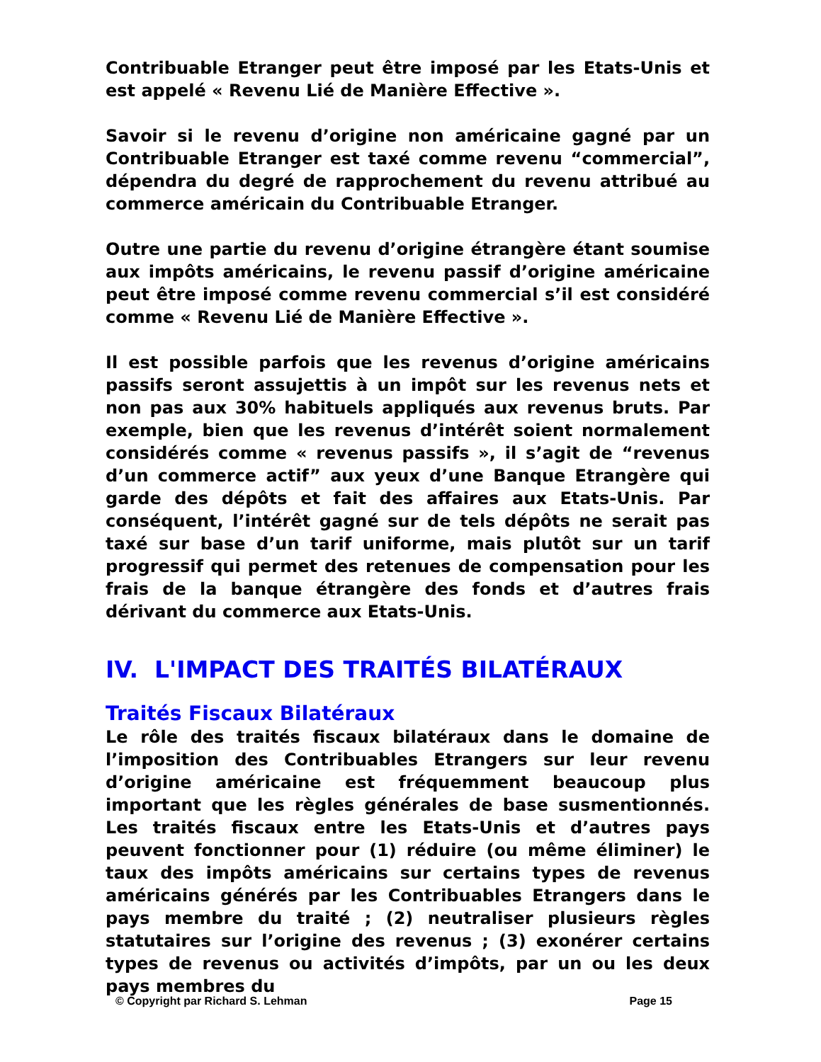Contribuable Etranger peut être imposé par les Etats-Unis et est appelé « Revenu Lié de Manière Effective ».
Savoir si le revenu d’origine non américaine gagné par un Contribuable Etranger est taxé comme revenu “commercial”, dépendra du degré de rapprochement du revenu attribué au commerce américain du Contribuable Etranger.
Outre une partie du revenu d’origine étrangère étant soumise aux impôts américains, le revenu passif d’origine américaine peut être imposé comme revenu commercial s’il est considéré comme « Revenu Lié de Manière Effective ».
Il est possible parfois que les revenus d’origine américains passifs seront assujettis à un impôt sur les revenus nets et non pas aux 30% habituels appliqués aux revenus bruts. Par exemple, bien que les revenus d’intérêt soient normalement considérés comme « revenus passifs », il s’agit de “revenus d’un commerce actif” aux yeux d’une Banque Etrangère qui garde des dépôts et fait des affaires aux Etats-Unis. Par conséquent, l’intérêt gagné sur de tels dépôts ne serait pas taxé sur base d’un tarif uniforme, mais plutôt sur un tarif progressif qui permet des retenues de compensation pour les frais de la banque étrangère des fonds et d’autres frais dérivant du commerce aux Etats-Unis.
IV. L'IMPACT DES TRAITÉS BILATÉRAUX
Traités Fiscaux Bilatéraux
Le rôle des traités fiscaux bilatéraux dans le domaine de l’imposition des Contribuables Etrangers sur leur revenu d’origine américaine est fréquemment beaucoup plus important que les règles générales de base susmentionnés. Les traités fiscaux entre les Etats-Unis et d’autres pays peuvent fonctionner pour (1) réduire (ou même éliminer) le taux des impôts américains sur certains types de revenus américains générés par les Contribuables Etrangers dans le pays membre du traité ; (2) neutraliser plusieurs règles statutaires sur l’origine des revenus ; (3) exonérer certains types de revenus ou activités d’impôts, par un ou les deux pays membres du
© Copyright par Richard S. Lehman Page 15